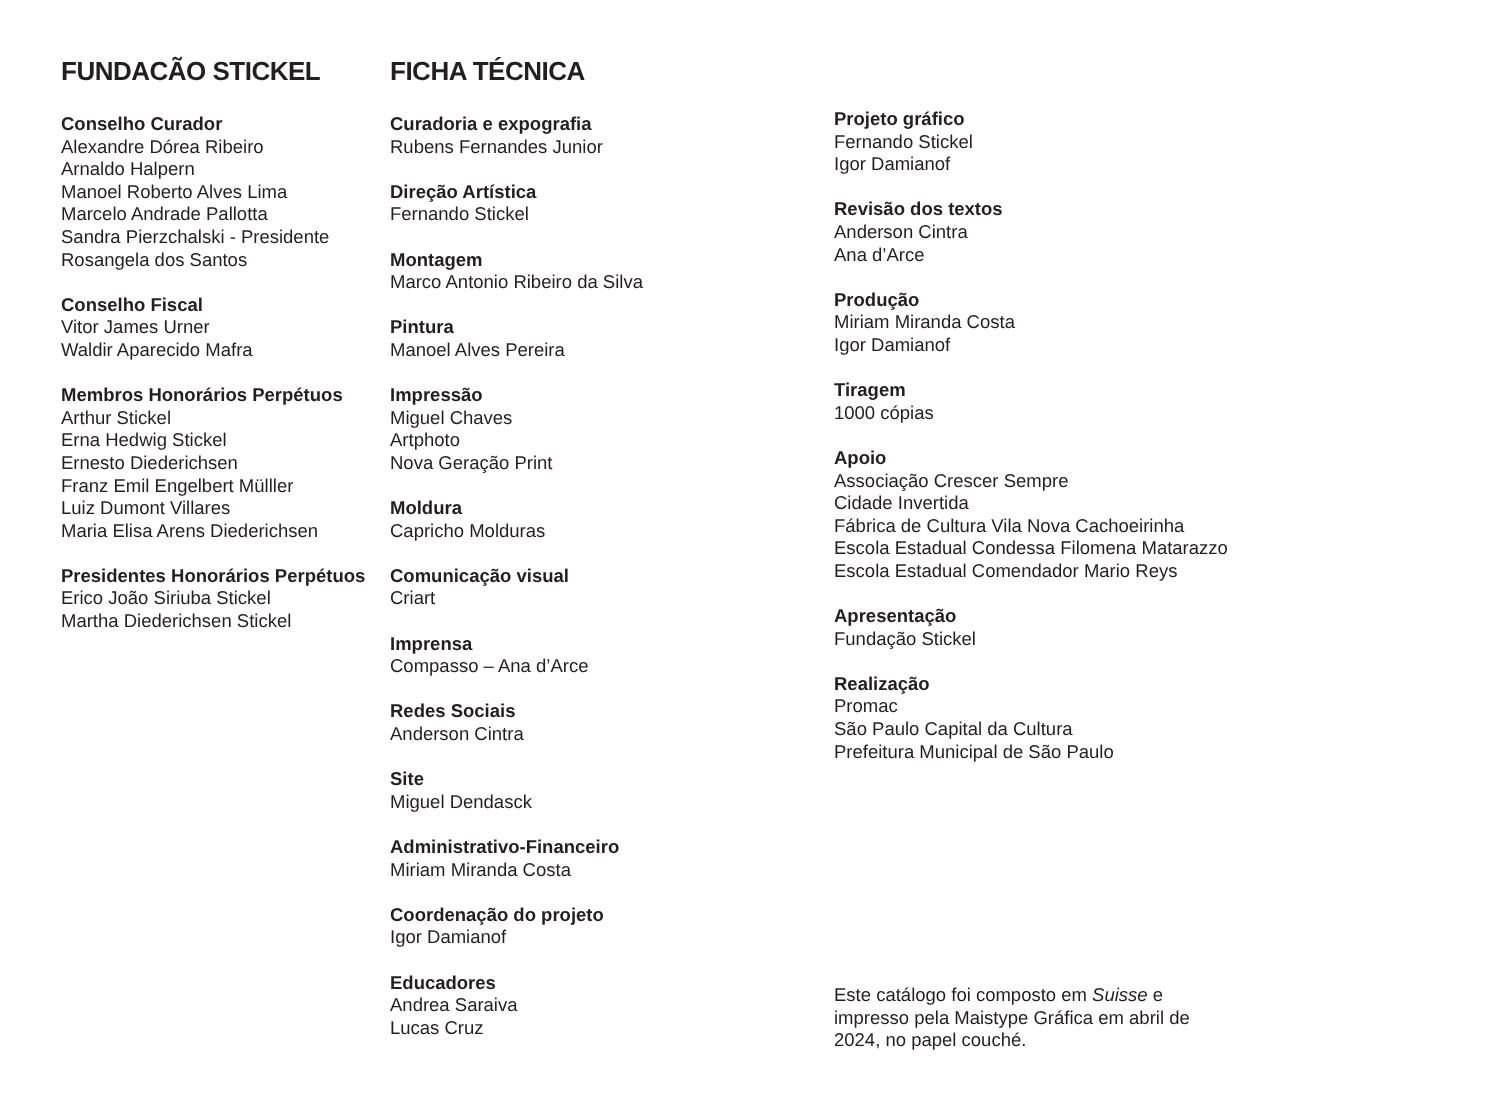FUNDACÃO STICKEL
Conselho Curador
Alexandre Dórea Ribeiro
Arnaldo Halpern
Manoel Roberto Alves Lima
Marcelo Andrade Pallotta
Sandra Pierzchalski - Presidente
Rosangela dos Santos
Conselho Fiscal
Vitor James Urner
Waldir Aparecido Mafra
Membros Honorários Perpétuos
Arthur Stickel
Erna Hedwig Stickel
Ernesto Diederichsen
Franz Emil Engelbert Mülller
Luiz Dumont Villares
Maria Elisa Arens Diederichsen
Presidentes Honorários Perpétuos
Erico João Siriuba Stickel
Martha Diederichsen Stickel
FICHA TÉCNICA
Curadoria e expografia
Rubens Fernandes Junior
Direção Artística
Fernando Stickel
Montagem
Marco Antonio Ribeiro da Silva
Pintura
Manoel Alves Pereira
Impressão
Miguel Chaves
Artphoto
Nova Geração Print
Moldura
Capricho Molduras
Comunicação visual
Criart
Imprensa
Compasso – Ana d’Arce
Redes Sociais
Anderson Cintra
Site
Miguel Dendasck
Administrativo-Financeiro
Miriam Miranda Costa
Coordenação do projeto
Igor Damianof
Educadores
Andrea Saraiva
Lucas Cruz
Projeto gráfico
Fernando Stickel
Igor Damianof
Revisão dos textos
Anderson Cintra
Ana d’Arce
Produção
Miriam Miranda Costa
Igor Damianof
Tiragem
1000 cópias
Apoio
Associação Crescer Sempre
Cidade Invertida
Fábrica de Cultura Vila Nova Cachoeirinha
Escola Estadual Condessa Filomena Matarazzo
Escola Estadual Comendador Mario Reys
Apresentação
Fundação Stickel
Realização
Promac
São Paulo Capital da Cultura
Prefeitura Municipal de São Paulo
Este catálogo foi composto em Suisse e impresso pela Maistype Gráfica em abril de 2024, no papel couché.